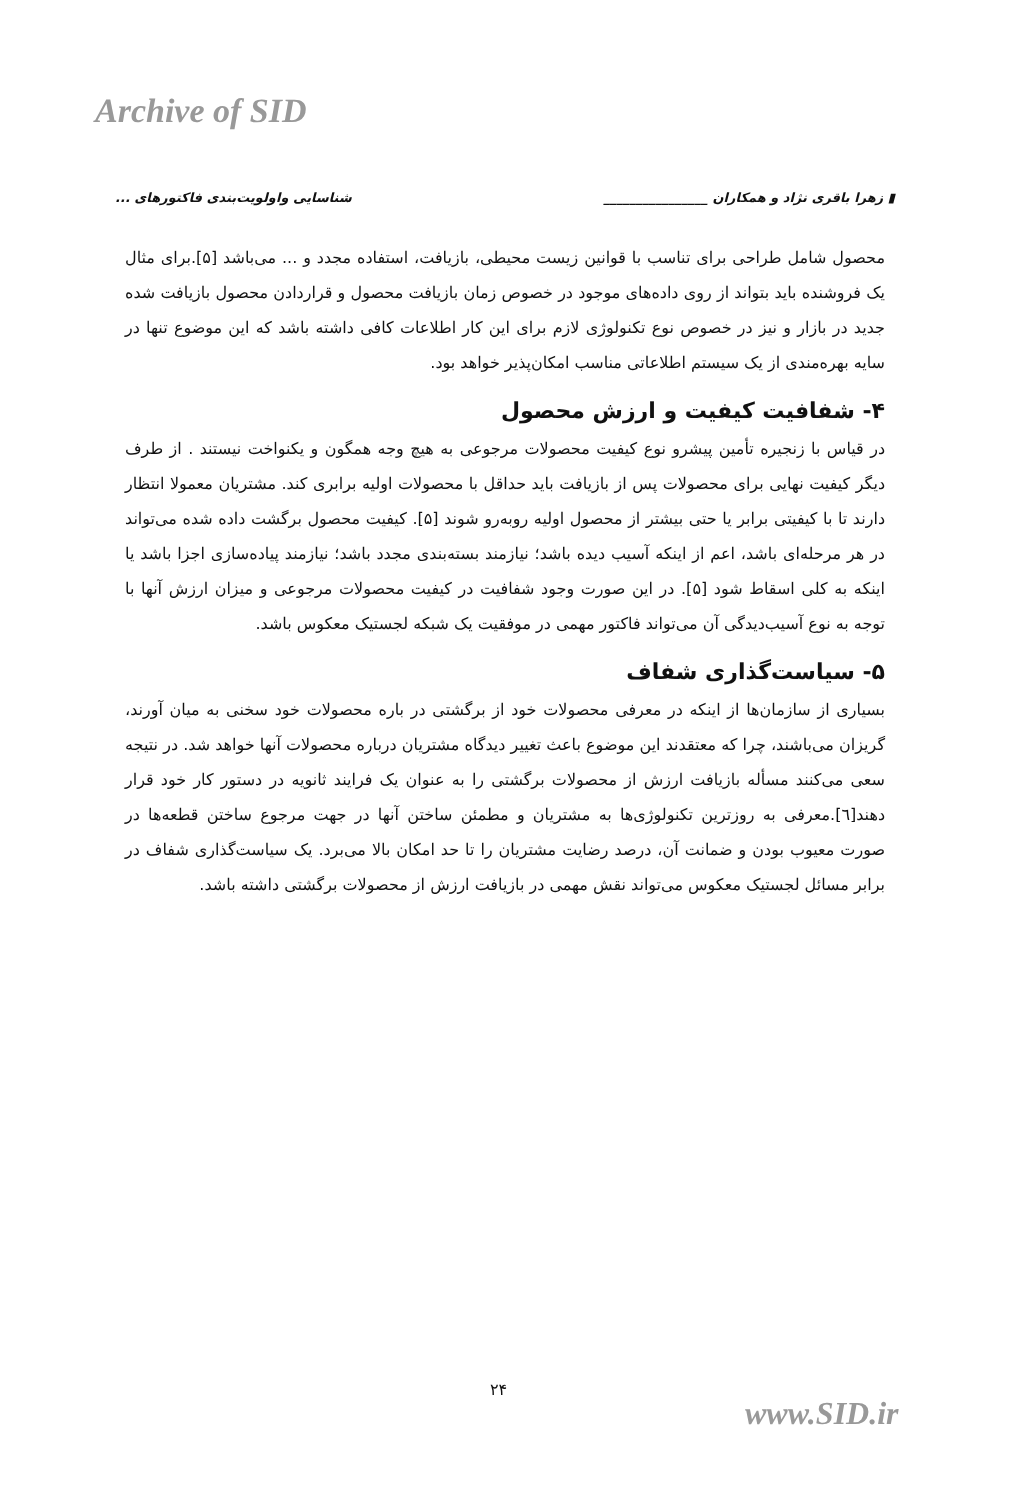Archive of SID
▮ زهرا باقری نژاد و همکاران ________________ شناسایی واولویت‌بندی فاکتورهای ...
محصول شامل طراحی برای تناسب با قوانین زیست محیطی، بازیافت، استفاده مجدد و ... می‌باشد [۵].برای مثال یک فروشنده باید بتواند از روی داده‌های موجود در خصوص زمان بازیافت محصول و قراردادن محصول بازیافت شده جدید در بازار و نیز در خصوص نوع تکنولوژی لازم برای این کار اطلاعات کافی داشته باشد که این موضوع تنها در سایه بهره‌مندی از یک سیستم اطلاعاتی مناسب امکان‌پذیر خواهد بود.
۴- شفافیت کیفیت و ارزش محصول
در قیاس با زنجیره تأمین پیشرو نوع کیفیت محصولات مرجوعی به هیچ وجه همگون و یکنواخت نیستند . از طرف دیگر کیفیت نهایی برای محصولات پس از بازیافت باید حداقل با محصولات اولیه برابری کند. مشتریان معمولا انتظار دارند تا با کیفیتی برابر یا حتی بیشتر از محصول اولیه روبه‌رو شوند [۵]. کیفیت محصول برگشت داده شده می‌تواند در هر مرحله‌ای باشد، اعم از اینکه آسیب دیده باشد؛ نیازمند بسته‌بندی مجدد باشد؛ نیازمند پیاده‌سازی اجزا باشد یا اینکه به کلی اسقاط شود [۵]. در این صورت وجود شفافیت در کیفیت محصولات مرجوعی و میزان ارزش آنها با توجه به نوع آسیب‌دیدگی آن می‌تواند فاکتور مهمی در موفقیت یک شبکه لجستیک معکوس باشد.
۵- سیاست‌گذاری شفاف
بسیاری از سازمان‌ها از اینکه در معرفی محصولات خود از برگشتی در باره محصولات خود سخنی به میان آورند، گریزان می‌باشند، چرا که معتقدند این موضوع باعث تغییر دیدگاه مشتریان درباره محصولات آنها خواهد شد. در نتیجه سعی می‌کنند مسأله بازیافت ارزش از محصولات برگشتی را به عنوان یک فرایند ثانویه در دستور کار خود قرار دهند[٦].معرفی به روزترین تکنولوژی‌ها به مشتریان و مطمئن ساختن آنها در جهت مرجوع ساختن قطعه‌ها در صورت معیوب بودن و ضمانت آن، درصد رضایت مشتریان را تا حد امکان بالا می‌برد. یک سیاست‌گذاری شفاف در برابر مسائل لجستیک معکوس می‌تواند نقش مهمی در بازیافت ارزش از محصولات برگشتی داشته باشد.
۲۴
www.SID.ir